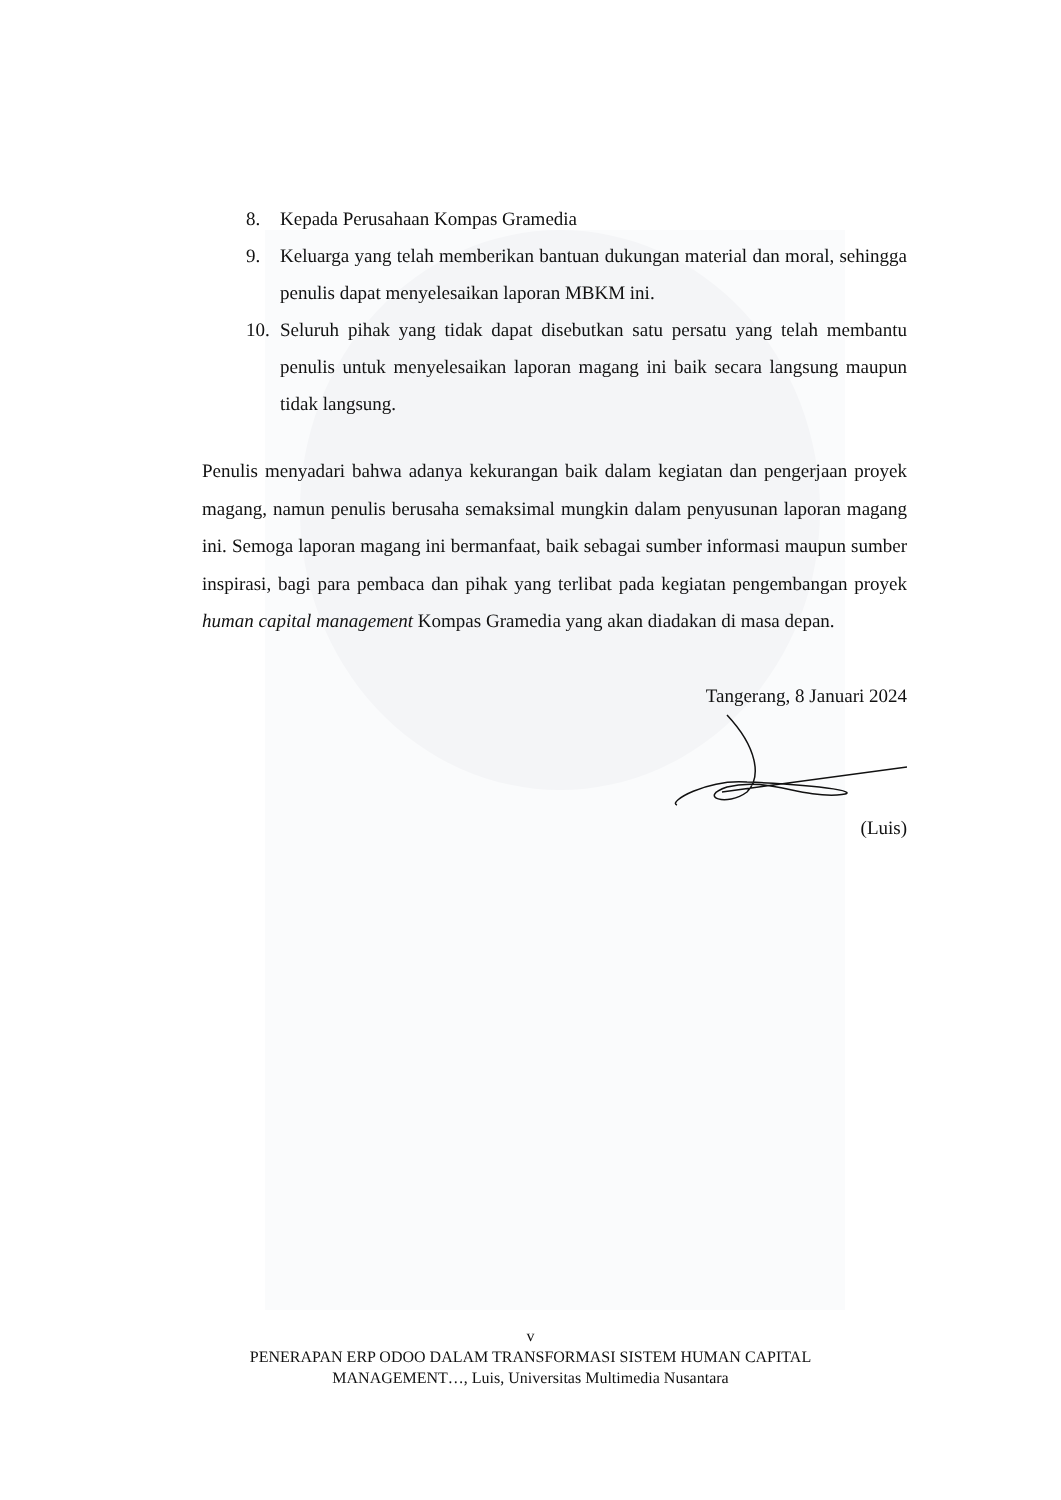8. Kepada Perusahaan Kompas Gramedia
9. Keluarga yang telah memberikan bantuan dukungan material dan moral, sehingga penulis dapat menyelesaikan laporan MBKM ini.
10. Seluruh pihak yang tidak dapat disebutkan satu persatu yang telah membantu penulis untuk menyelesaikan laporan magang ini baik secara langsung maupun tidak langsung.
Penulis menyadari bahwa adanya kekurangan baik dalam kegiatan dan pengerjaan proyek magang, namun penulis berusaha semaksimal mungkin dalam penyusunan laporan magang ini. Semoga laporan magang ini bermanfaat, baik sebagai sumber informasi maupun sumber inspirasi, bagi para pembaca dan pihak yang terlibat pada kegiatan pengembangan proyek human capital management Kompas Gramedia yang akan diadakan di masa depan.
Tangerang, 8 Januari 2024
(Luis)
v
PENERAPAN ERP ODOO DALAM TRANSFORMASI SISTEM HUMAN CAPITAL
MANAGEMENT…, Luis, Universitas Multimedia Nusantara